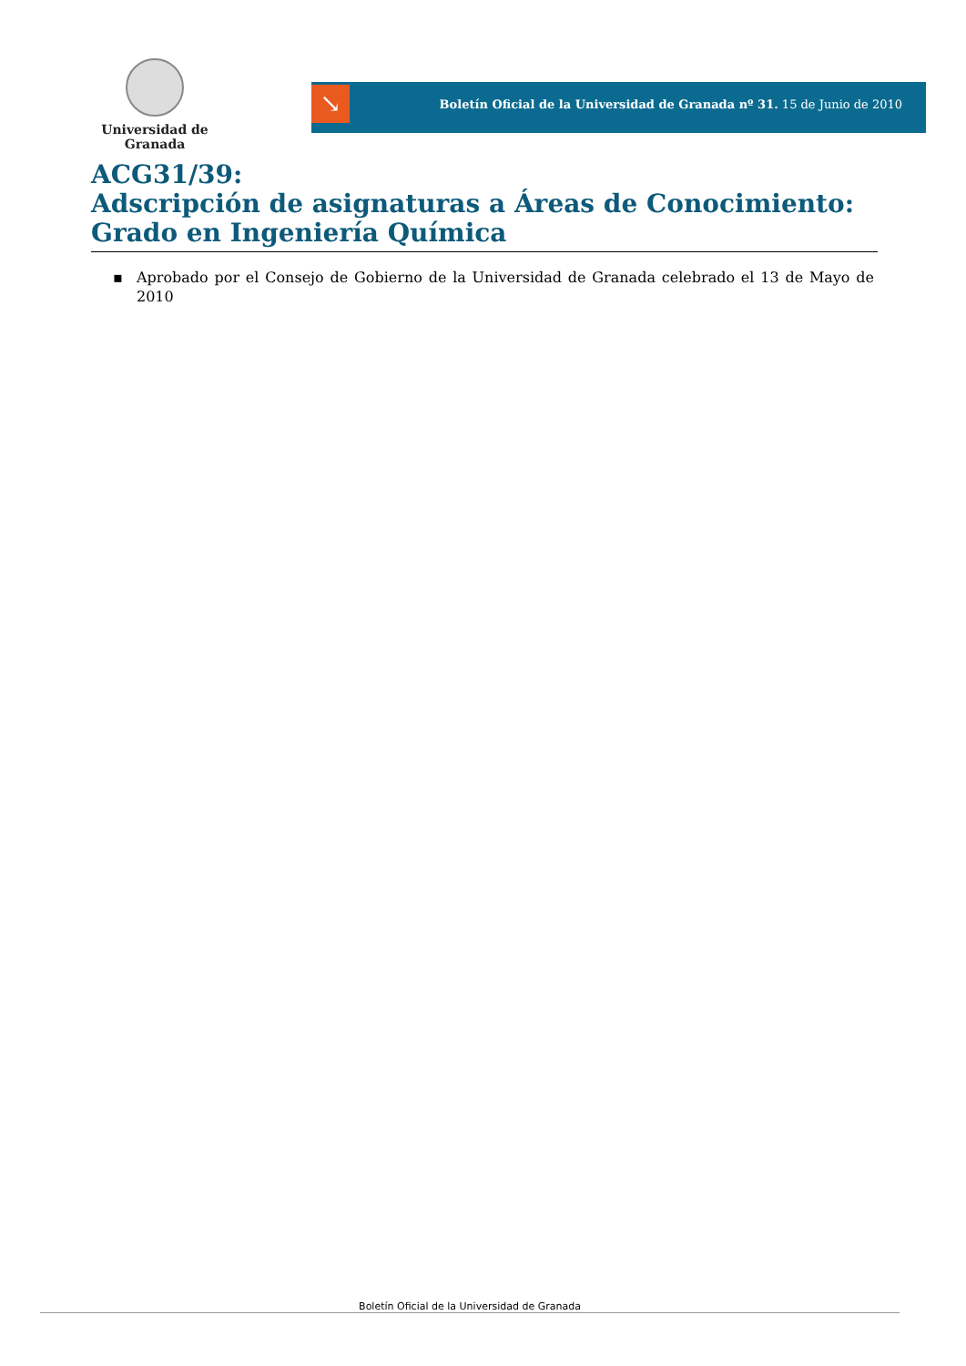Universidad de Granada
↘
Boletín Oficial de la Universidad de Granada nº 31. 15 de Junio de 2010
ACG31/39:
Adscripción de asignaturas a Áreas de Conocimiento: Grado en Ingeniería Química
▪ Aprobado por el Consejo de Gobierno de la Universidad de Granada celebrado el 13 de Mayo de 2010
Boletín Oficial de la Universidad de Granada